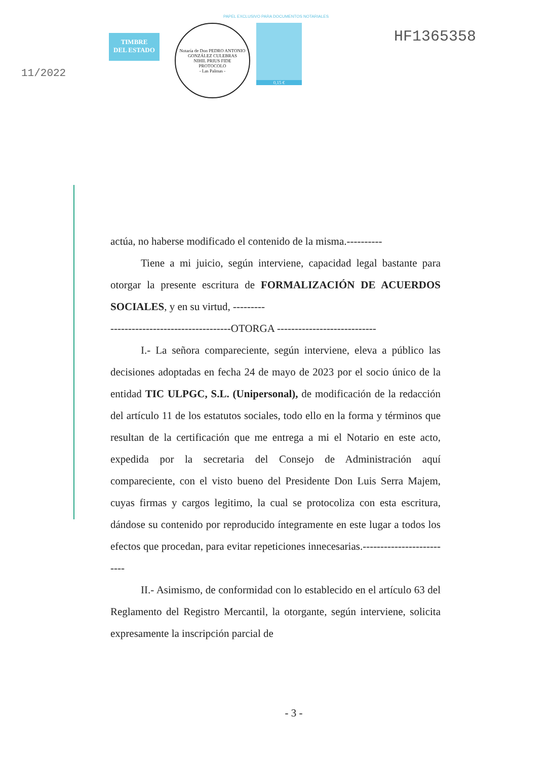PAPEL EXCLUSIVO PARA DOCUMENTOS NOTARIALES
11/2022
TIMBRE
DEL ESTADO
Notaría de Don PEDRO ANTONIO GONZÁLEZ CULEBRAS
NIHIL PRIUS FIDE
PROTOCOLO
- Las Palmas -
0,15 €
HF1365358
actúa, no haberse modificado el contenido de la misma.----------
Tiene a mi juicio, según interviene, capacidad legal bastante para otorgar la presente escritura de FORMALIZACIÓN DE ACUERDOS SOCIALES, y en su virtud, ---------
----------------------------------OTORGA ----------------------------
I.- La señora compareciente, según interviene, eleva a público las decisiones adoptadas en fecha 24 de mayo de 2023 por el socio único de la entidad TIC ULPGC, S.L. (Unipersonal), de modificación de la redacción del artículo 11 de los estatutos sociales, todo ello en la forma y términos que resultan de la certificación que me entrega a mi el Notario en este acto, expedida por la secretaria del Consejo de Administración aquí compareciente, con el visto bueno del Presidente Don Luis Serra Majem, cuyas firmas y cargos legitimo, la cual se protocoliza con esta escritura, dándose su contenido por reproducido íntegramente en este lugar a todos los efectos que procedan, para evitar repeticiones innecesarias.--------------------------
II.- Asimismo, de conformidad con lo establecido en el artículo 63 del Reglamento del Registro Mercantil, la otorgante, según interviene, solicita expresamente la inscripción parcial de
- 3 -